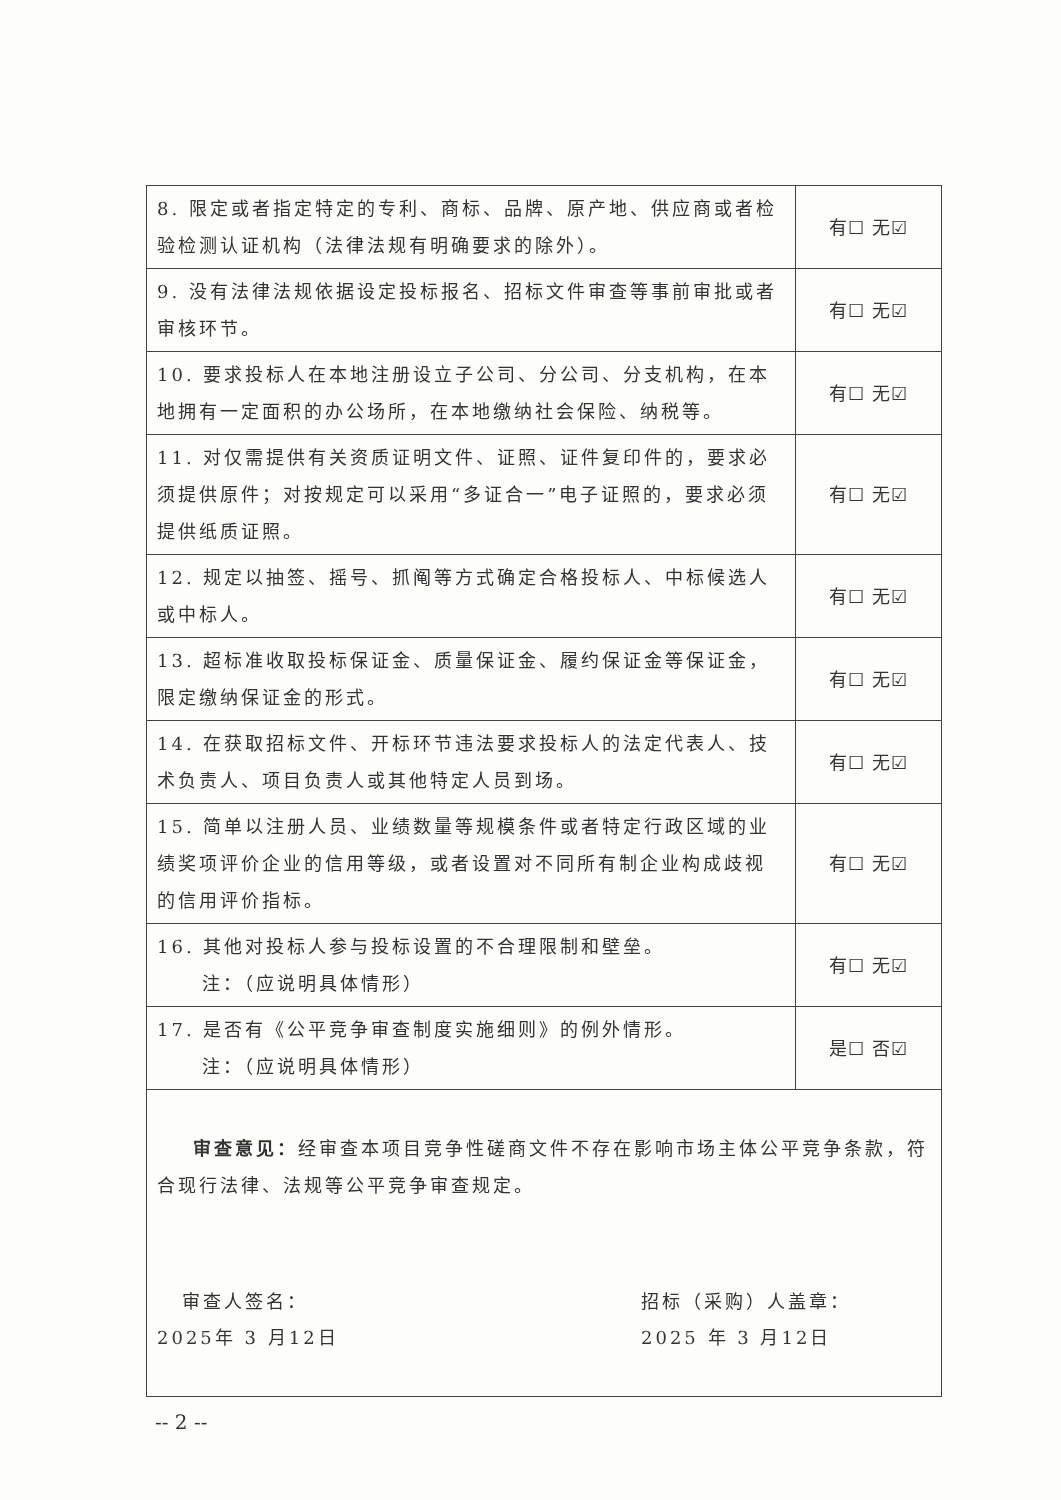| 8. 限定或者指定特定的专利、商标、品牌、原产地、供应商或者检验检测认证机构（法律法规有明确要求的除外）。 | 有☐ 无☑ |
| 9. 没有法律法规依据设定投标报名、招标文件审查等事前审批或者审核环节。 | 有☐ 无☑ |
| 10. 要求投标人在本地注册设立子公司、分公司、分支机构，在本地拥有一定面积的办公场所，在本地缴纳社会保险、纳税等。 | 有☐ 无☑ |
| 11. 对仅需提供有关资质证明文件、证照、证件复印件的，要求必须提供原件；对按规定可以采用“多证合一”电子证照的，要求必须提供纸质证照。 | 有☐ 无☑ |
| 12. 规定以抽签、摇号、抓阄等方式确定合格投标人、中标候选人或中标人。 | 有☐ 无☑ |
| 13. 超标准收取投标保证金、质量保证金、履约保证金等保证金，限定缴纳保证金的形式。 | 有☐ 无☑ |
| 14. 在获取招标文件、开标环节违法要求投标人的法定代表人、技术负责人、项目负责人或其他特定人员到场。 | 有☐ 无☑ |
| 15. 简单以注册人员、业绩数量等规模条件或者特定行政区域的业绩奖项评价企业的信用等级，或者设置对不同所有制企业构成歧视的信用评价指标。 | 有☐ 无☑ |
| 16. 其他对投标人参与投标设置的不合理限制和壁垒。 注：（应说明具体情形） | 有☐ 无☑ |
| 17. 是否有《公平竞争审查制度实施细则》的例外情形。 注：（应说明具体情形） | 是☐ 否☑ |
| 审查意见： 经审查本项目竞争性磋商文件不存在影响市场主体公平竞争条款，符合现行法律、法规等公平竞争审查规定。 审查人签名： 2025年 3 月12日 招标（采购）人盖章： 2025 年 3 月12日 | |
-- 2 --